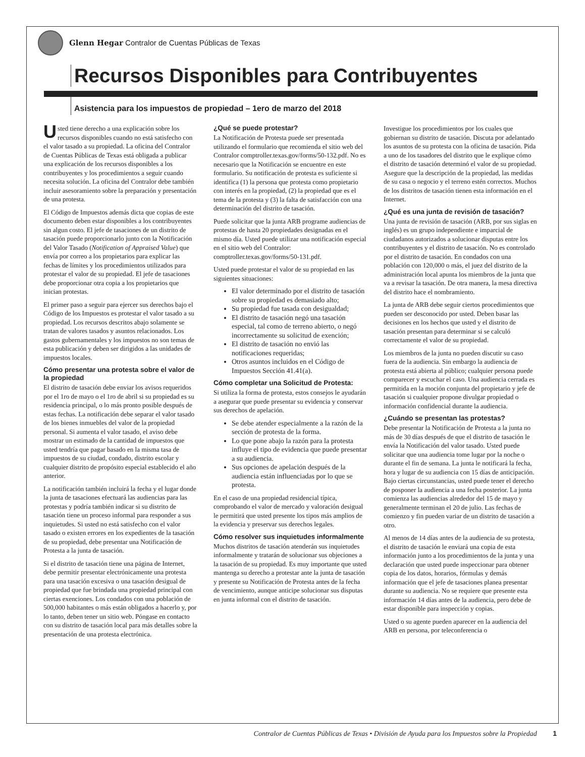Glenn Hegar Contralor de Cuentas Públicas de Texas
Recursos Disponibles para Contribuyentes
Asistencia para los impuestos de propiedad – 1ero de marzo del 2018
Usted tiene derecho a una explicación sobre los recursos disponibles cuando no está satisfecho con el valor tasado a su propiedad. La oficina del Contralor de Cuentas Públicas de Texas está obligada a publicar una explicación de los recursos disponibles a los contribuyentes y los procedimientos a seguir cuando necesita solución. La oficina del Contralor debe también incluir asesoramiento sobre la preparación y presentación de una protesta.
El Código de Impuestos además dicta que copias de este documento deben estar disponibles a los contribuyentes sin algun costo. El jefe de tasaciones de un distrito de tasación puede proporcionarlo junto con la Notificación del Valor Tasado (Notification of Appraised Value) que envía por correo a los propietarios para explicar las fechas de límites y los procedimientos utilizados para protestar el valor de su propiedad. El jefe de tasaciones debe proporcionar otra copia a los propietarios que inician protestas.
El primer paso a seguir para ejercer sus derechos bajo el Código de los Impuestos es protestar el valor tasado a su propiedad. Los recursos descritos abajo solamente se tratan de valores tasados y asuntos relacionados. Los gastos gubernamentales y los impuestos no son temas de esta publicación y deben ser dirigidos a las unidades de impuestos locales.
Cómo presentar una protesta sobre el valor de la propiedad
El distrito de tasación debe enviar los avisos requeridos por el 1ro de mayo o el 1ro de abril si su propiedad es su residencia principal, o lo más pronto posible después de estas fechas. La notificación debe separar el valor tasado de los bienes inmuebles del valor de la propiedad personal. Si aumenta el valor tasado, el aviso debe mostrar un estimado de la cantidad de impuestos que usted tendría que pagar basado en la misma tasa de impuestos de su ciudad, condado, distrito escolar y cualquier distrito de propósito especial establecido el año anterior.
La notificación también incluirá la fecha y el lugar donde la junta de tasaciones efectuará las audiencias para las protestas y podría también indicar si su distrito de tasación tiene un proceso informal para responder a sus inquietudes. Si usted no está satisfecho con el valor tasado o existen errores en los expedientes de la tasación de su propiedad, debe presentar una Notificación de Protesta a la junta de tasación.
Si el distrito de tasación tiene una página de Internet, debe permitir presentar electrónicamente una protesta para una tasación excesiva o una tasación desigual de propiedad que fue brindada una propiedad principal con ciertas exenciones. Los condados con una población de 500,000 habitantes o más están obligados a hacerlo y, por lo tanto, deben tener un sitio web. Póngase en contacto con su distrito de tasación local para más detalles sobre la presentación de una protesta electrónica.
¿Qué se puede protestar?
La Notificación de Protesta puede ser presentada utilizando el formulario que recomienda el sitio web del Contralor comptroller.texas.gov/forms/50-132.pdf. No es necesario que la Notificación se encuentre en este formulario. Su notificación de protesta es suficiente si identifica (1) la persona que protesta como propietario con interés en la propiedad, (2) la propiedad que es el tema de la protesta y (3) la falta de satisfacción con una determinación del distrito de tasación.
Puede solicitar que la junta ARB programe audiencias de protestas de hasta 20 propiedades designadas en el mismo día. Usted puede utilizar una notificación especial en el sitio web del Contralor: comptroller.texas.gov/forms/50-131.pdf.
Usted puede protestar el valor de su propiedad en las siguientes situaciones:
El valor determinado por el distrito de tasación sobre su propiedad es demasiado alto;
Su propiedad fue tasada con desigualdad;
El distrito de tasación negó una tasación especial, tal como de terreno abierto, o negó incorrectamente su solicitud de exención;
El distrito de tasación no envió las notificaciones requeridas;
Otros asuntos incluidos en el Código de Impuestos Sección 41.41(a).
Cómo completar una Solicitud de Protesta:
Si utiliza la forma de protesta, estos consejos le ayudarán a asegurar que puede presentar su evidencia y conservar sus derechos de apelación.
Se debe atender especialmente a la razón de la sección de protesta de la forma.
Lo que pone abajo la razón para la protesta influye el tipo de evidencia que puede presentar a su audiencia.
Sus opciones de apelación después de la audiencia están influenciadas por lo que se protesta.
En el caso de una propiedad residencial típica, comprobando el valor de mercado y valoración desigual le permitirá que usted presente los tipos más amplios de la evidencia y preservar sus derechos legales.
Cómo resolver sus inquietudes informalmente
Muchos distritos de tasación atenderán sus inquietudes informalmente y tratarán de solucionar sus objeciones a la tasación de su propiedad. Es muy importante que usted mantenga su derecho a protestar ante la junta de tasación y presente su Notificación de Protesta antes de la fecha de vencimiento, aunque anticipe solucionar sus disputas en junta informal con el distrito de tasación.
Investigue los procedimientos por los cuales que gobiernan su distrito de tasación. Discuta por adelantado los asuntos de su protesta con la oficina de tasación. Pida a uno de los tasadores del distrito que le explique cómo el distrito de tasación determinó el valor de su propiedad. Asegure que la descripción de la propiedad, las medidas de su casa o negocio y el terreno estén correctos. Muchos de los distritos de tasación tienen esta información en el Internet.
¿Qué es una junta de revisión de tasación?
Una junta de revisión de tasación (ARB, por sus siglas en inglés) es un grupo independiente e imparcial de ciudadanos autorizados a solucionar disputas entre los contribuyentes y el distrito de tasación. No es controlado por el distrito de tasación. En condados con una población con 120,000 o más, el juez del distrito de la administración local apunta los miembros de la junta que va a revisar la tasación. De otra manera, la mesa directiva del distrito hace el nombramiento.
La junta de ARB debe seguir ciertos procedimientos que pueden ser desconocido por usted. Deben basar las decisiones en los hechos que usted y el distrito de tasación presentan para determinar si se calculó correctamente el valor de su propiedad.
Los miembros de la junta no pueden discutir su caso fuera de la audiencia. Sin embargo la audiencia de protesta está abierta al público; cualquier persona puede comparecer y escuchar el caso. Una audiencia cerrada es permitida en la moción conjunta del propietario y jefe de tasación si cualquier propone divulgar propiedad o información confidencial durante la audiencia.
¿Cuándo se presentan las protestas?
Debe presentar la Notificación de Protesta a la junta no más de 30 días después de que el distrito de tasación le envía la Notificación del valor tasado. Usted puede solicitar que una audiencia tome lugar por la noche o durante el fin de semana. La junta le notificará la fecha, hora y lugar de su audiencia con 15 días de anticipación. Bajo ciertas circunstancias, usted puede tener el derecho de posponer la audiencia a una fecha posterior. La junta comienza las audiencias alrededor del 15 de mayo y generalmente terminan el 20 de julio. Las fechas de comienzo y fin pueden variar de un distrito de tasación a otro.
Al menos de 14 días antes de la audiencia de su protesta, el distrito de tasación le enviará una copia de esta información junto a los procedimientos de la junta y una declaración que usted puede inspeccionar para obtener copia de los datos, horarios, fórmulas y demás información que el jefe de tasaciones planea presentar durante su audiencia. No se requiere que presente esta información 14 días antes de la audiencia, pero debe de estar disponible para inspección y copias.
Usted o su agente pueden aparecer en la audiencia del ARB en persona, por teleconferencia o
Contralor de Cuentas Públicas de Texas • División de Ayuda para los Impuestos sobre la Propiedad 1